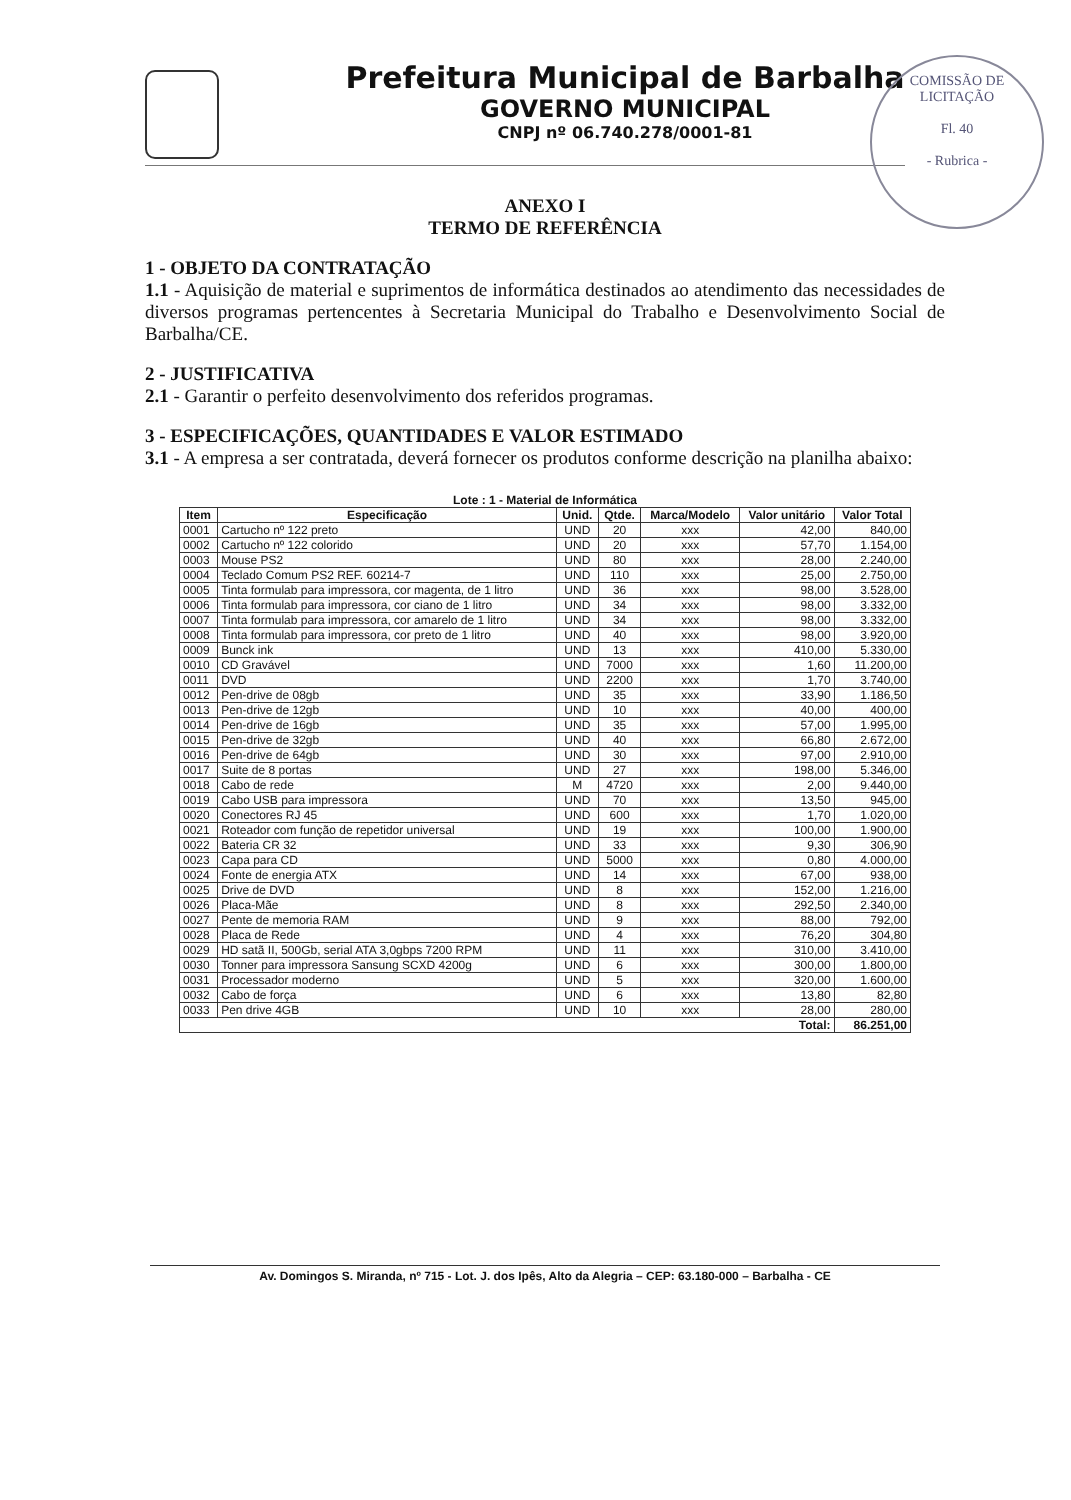Prefeitura Municipal de Barbalha
GOVERNO MUNICIPAL
CNPJ nº 06.740.278/0001-81
COMISSÃO DE LICITAÇÃO
Fl. 40
- Rubrica -
ANEXO I
TERMO DE REFERÊNCIA
1 - OBJETO DA CONTRATAÇÃO
1.1 - Aquisição de material e suprimentos de informática destinados ao atendimento das necessidades de diversos programas pertencentes à Secretaria Municipal do Trabalho e Desenvolvimento Social de Barbalha/CE.
2 - JUSTIFICATIVA
2.1 - Garantir o perfeito desenvolvimento dos referidos programas.
3 - ESPECIFICAÇÕES, QUANTIDADES E VALOR ESTIMADO
3.1 - A empresa a ser contratada, deverá fornecer os produtos conforme descrição na planilha abaixo:
Lote : 1 - Material de Informática
| Item | Especificação | Unid. | Qtde. | Marca/Modelo | Valor unitário | Valor Total |
| --- | --- | --- | --- | --- | --- | --- |
| 0001 | Cartucho nº 122 preto | UND | 20 | xxx | 42,00 | 840,00 |
| 0002 | Cartucho nº 122 colorido | UND | 20 | xxx | 57,70 | 1.154,00 |
| 0003 | Mouse PS2 | UND | 80 | xxx | 28,00 | 2.240,00 |
| 0004 | Teclado Comum PS2 REF. 60214-7 | UND | 110 | xxx | 25,00 | 2.750,00 |
| 0005 | Tinta formulab para impressora, cor magenta, de 1 litro | UND | 36 | xxx | 98,00 | 3.528,00 |
| 0006 | Tinta formulab para impressora, cor ciano de 1 litro | UND | 34 | xxx | 98,00 | 3.332,00 |
| 0007 | Tinta formulab para impressora, cor amarelo de 1 litro | UND | 34 | xxx | 98,00 | 3.332,00 |
| 0008 | Tinta formulab para impressora, cor preto de 1 litro | UND | 40 | xxx | 98,00 | 3.920,00 |
| 0009 | Bunck ink | UND | 13 | xxx | 410,00 | 5.330,00 |
| 0010 | CD Gravável | UND | 7000 | xxx | 1,60 | 11.200,00 |
| 0011 | DVD | UND | 2200 | xxx | 1,70 | 3.740,00 |
| 0012 | Pen-drive de 08gb | UND | 35 | xxx | 33,90 | 1.186,50 |
| 0013 | Pen-drive de 12gb | UND | 10 | xxx | 40,00 | 400,00 |
| 0014 | Pen-drive de 16gb | UND | 35 | xxx | 57,00 | 1.995,00 |
| 0015 | Pen-drive de 32gb | UND | 40 | xxx | 66,80 | 2.672,00 |
| 0016 | Pen-drive de 64gb | UND | 30 | xxx | 97,00 | 2.910,00 |
| 0017 | Suite de 8 portas | UND | 27 | xxx | 198,00 | 5.346,00 |
| 0018 | Cabo de rede | M | 4720 | xxx | 2,00 | 9.440,00 |
| 0019 | Cabo USB para impressora | UND | 70 | xxx | 13,50 | 945,00 |
| 0020 | Conectores RJ 45 | UND | 600 | xxx | 1,70 | 1.020,00 |
| 0021 | Roteador com função de repetidor universal | UND | 19 | xxx | 100,00 | 1.900,00 |
| 0022 | Bateria CR 32 | UND | 33 | xxx | 9,30 | 306,90 |
| 0023 | Capa para CD | UND | 5000 | xxx | 0,80 | 4.000,00 |
| 0024 | Fonte de energia ATX | UND | 14 | xxx | 67,00 | 938,00 |
| 0025 | Drive de DVD | UND | 8 | xxx | 152,00 | 1.216,00 |
| 0026 | Placa-Mãe | UND | 8 | xxx | 292,50 | 2.340,00 |
| 0027 | Pente de memoria RAM | UND | 9 | xxx | 88,00 | 792,00 |
| 0028 | Placa de Rede | UND | 4 | xxx | 76,20 | 304,80 |
| 0029 | HD satã II, 500Gb, serial ATA 3,0gbps 7200 RPM | UND | 11 | xxx | 310,00 | 3.410,00 |
| 0030 | Tonner para impressora Sansung SCXD 4200g | UND | 6 | xxx | 300,00 | 1.800,00 |
| 0031 | Processador moderno | UND | 5 | xxx | 320,00 | 1.600,00 |
| 0032 | Cabo de força | UND | 6 | xxx | 13,80 | 82,80 |
| 0033 | Pen drive 4GB | UND | 10 | xxx | 28,00 | 280,00 |
| Total: | | | | | | 86.251,00 |
Av. Domingos S. Miranda, nº 715 - Lot. J. dos Ipês, Alto da Alegria – CEP: 63.180-000 – Barbalha - CE